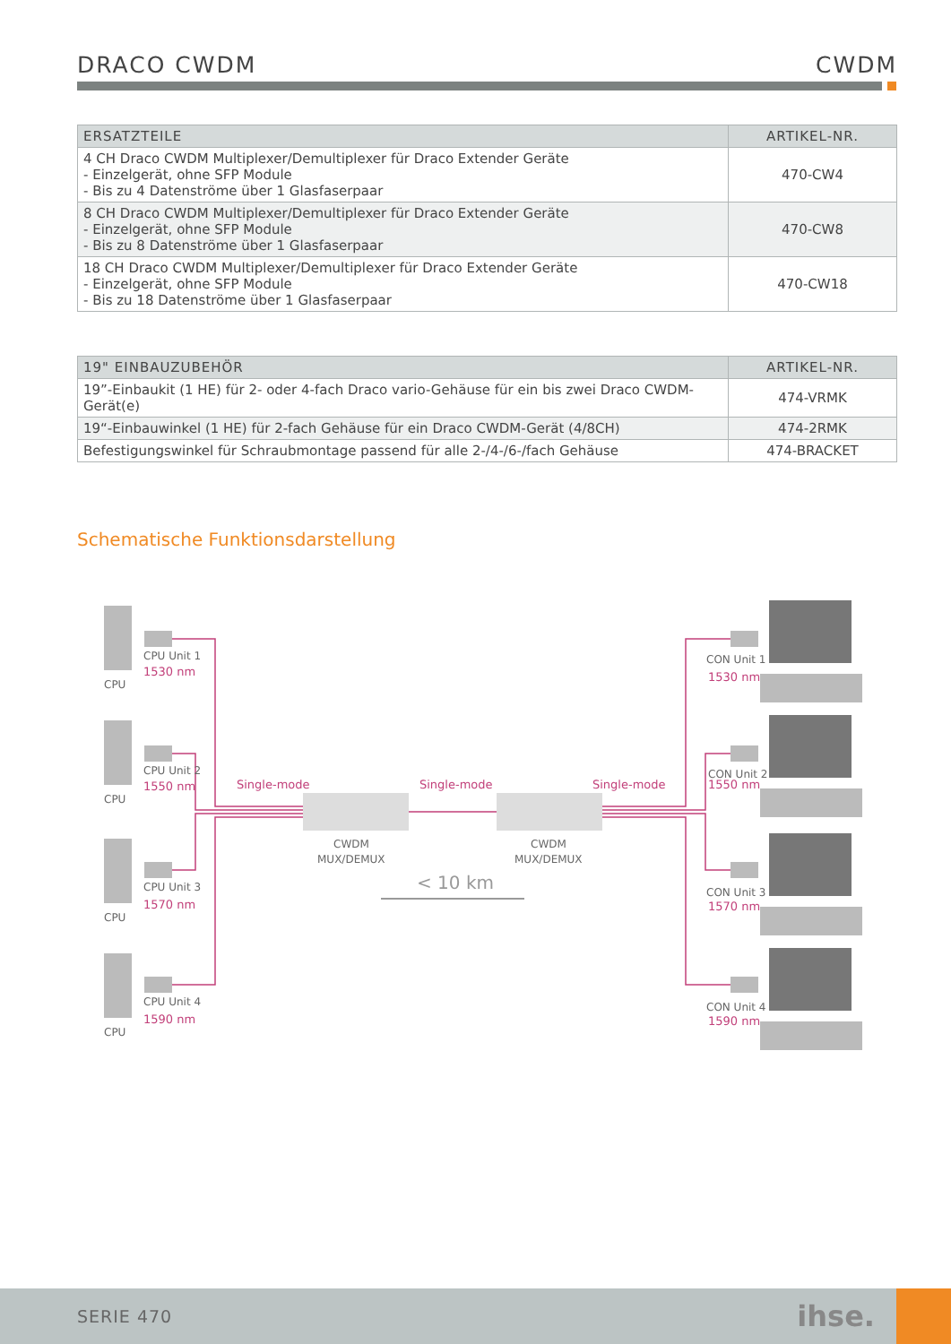DRACO CWDM CWDM
| ERSATZTEILE | ARTIKEL-NR. |
| --- | --- |
| 4 CH Draco CWDM Multiplexer/Demultiplexer für Draco Extender Geräte - Einzelgerät, ohne SFP Module - Bis zu 4 Datenströme über 1 Glasfaserpaar | 470-CW4 |
| 8 CH Draco CWDM Multiplexer/Demultiplexer für Draco Extender Geräte - Einzelgerät, ohne SFP Module - Bis zu 8 Datenströme über 1 Glasfaserpaar | 470-CW8 |
| 18 CH Draco CWDM Multiplexer/Demultiplexer für Draco Extender Geräte - Einzelgerät, ohne SFP Module - Bis zu 18 Datenströme über 1 Glasfaserpaar | 470-CW18 |
| 19" EINBAUZUBEHÖR | ARTIKEL-NR. |
| --- | --- |
| 19”-Einbaukit (1 HE) für 2- oder 4-fach Draco vario-Gehäuse für ein bis zwei Draco CWDM-Gerät(e) | 474-VRMK |
| 19“-Einbauwinkel (1 HE) für 2-fach Gehäuse für ein Draco CWDM-Gerät (4/8CH) | 474-2RMK |
| Befestigungswinkel für Schraubmontage passend für alle 2-/4-/6-/fach Gehäuse | 474-BRACKET |
Schematische Funktionsdarstellung
CPU
CPU
CPU
CPU
CPU Unit 1
CPU Unit 2
CPU Unit 3
CPU Unit 4
CON Unit 1
CON Unit 2
CON Unit 3
CON Unit 4
CWDM
MUX/DEMUX
CWDM
MUX/DEMUX
< 10 km
1530 nm
1550 nm
1570 nm
1590 nm
1530 nm
1550 nm
1570 nm
1590 nm
Single-mode
Single-mode
Single-mode
SERIE 470 ihse.